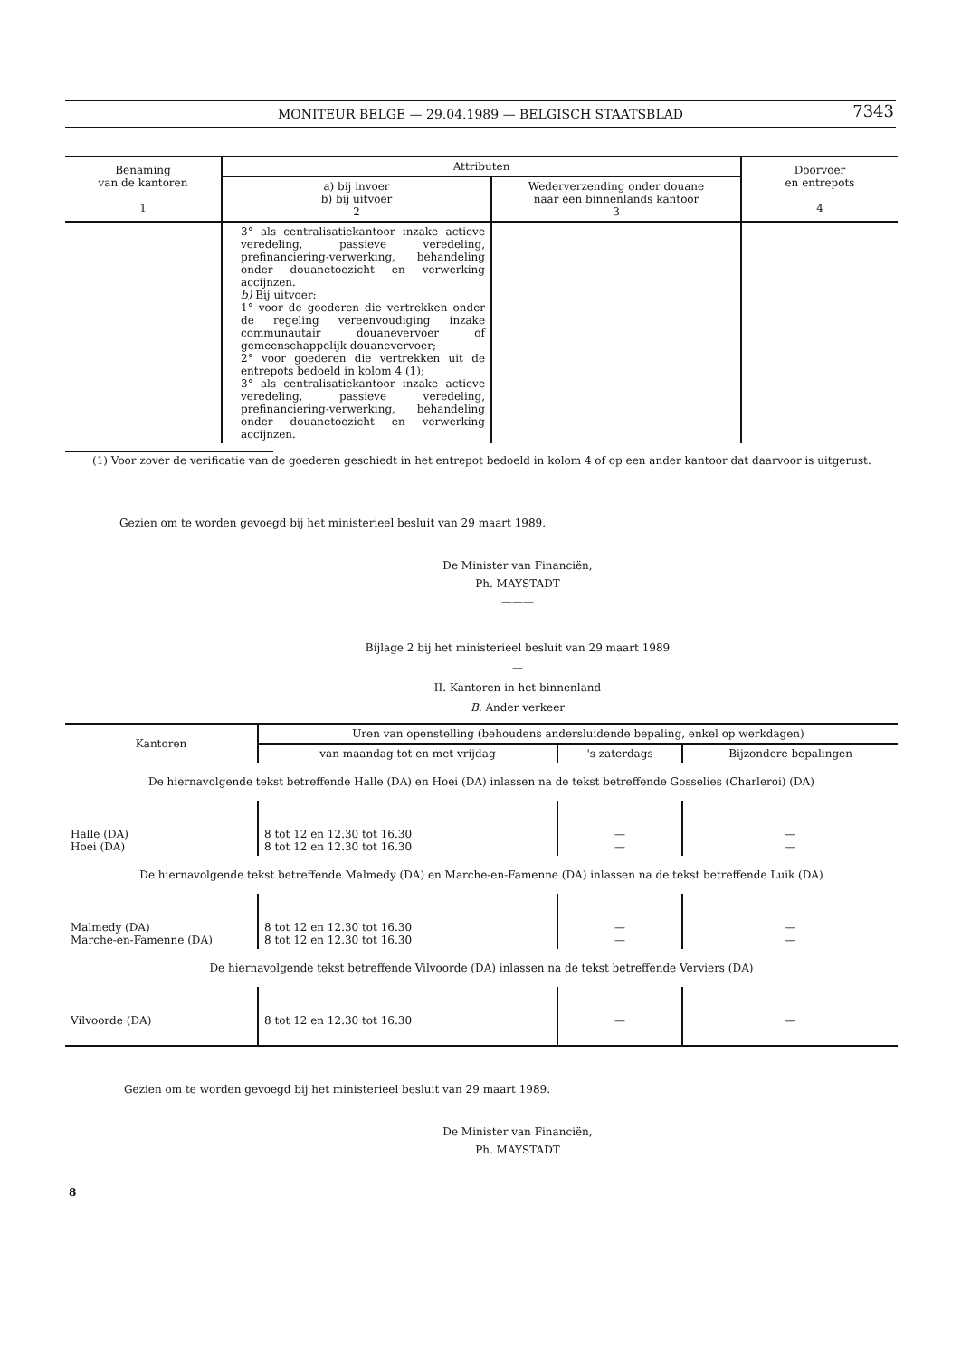MONITEUR BELGE — 29.04.1989 — BELGISCH STAATSBLAD
7343
| Benaming van de kantoren 1 | Attributen | | Doorvoer en entrepots 4 |
| --- | --- | --- | --- |
| | a) bij invoer b) bij uitvoer 2 | Wederverzending onder douane naar een binnenlands kantoor 3 | |
| | 3° als centralisatiekantoor inzake actieve veredeling, passieve veredeling, prefinanciering-verwerking, behandeling onder douanetoezicht en verwerking accijnzen. b) Bij uitvoer: 1° voor de goederen die vertrekken onder de regeling vereenvoudiging inzake communautair douanevervoer of gemeenschappelijk douanevervoer; 2° voor goederen die vertrekken uit de entrepots bedoeld in kolom 4 (1); 3° als centralisatiekantoor inzake actieve veredeling, passieve veredeling, prefinanciering-verwerking, behandeling onder douanetoezicht en verwerking accijnzen. | | |
(1) Voor zover de verificatie van de goederen geschiedt in het entrepot bedoeld in kolom 4 of op een ander kantoor dat daarvoor is uitgerust.
Gezien om te worden gevoegd bij het ministerieel besluit van 29 maart 1989.
De Minister van Financiën,
Ph. MAYSTADT
———
Bijlage 2 bij het ministerieel besluit van 29 maart 1989
—
II. Kantoren in het binnenland
B. Ander verkeer
| Kantoren | Uren van openstelling (behoudens andersluidende bepaling, enkel op werkdagen) | | |
| --- | --- | --- | --- |
| | van maandag tot en met vrijdag | 's zaterdags | Bijzondere bepalingen |
| De hiernavolgende tekst betreffende Halle (DA) en Hoei (DA) inlassen na de tekst betreffende Gosselies (Charleroi) (DA) | | | |
| Halle (DA) Hoei (DA) | 8 tot 12 en 12.30 tot 16.30 8 tot 12 en 12.30 tot 16.30 | — — | — — |
| De hiernavolgende tekst betreffende Malmedy (DA) en Marche-en-Famenne (DA) inlassen na de tekst betreffende Luik (DA) | | | |
| Malmedy (DA) Marche-en-Famenne (DA) | 8 tot 12 en 12.30 tot 16.30 8 tot 12 en 12.30 tot 16.30 | — — | — — |
| De hiernavolgende tekst betreffende Vilvoorde (DA) inlassen na de tekst betreffende Verviers (DA) | | | |
| Vilvoorde (DA) | 8 tot 12 en 12.30 tot 16.30 | — | — |
Gezien om te worden gevoegd bij het ministerieel besluit van 29 maart 1989.
De Minister van Financiën,
Ph. MAYSTADT
8